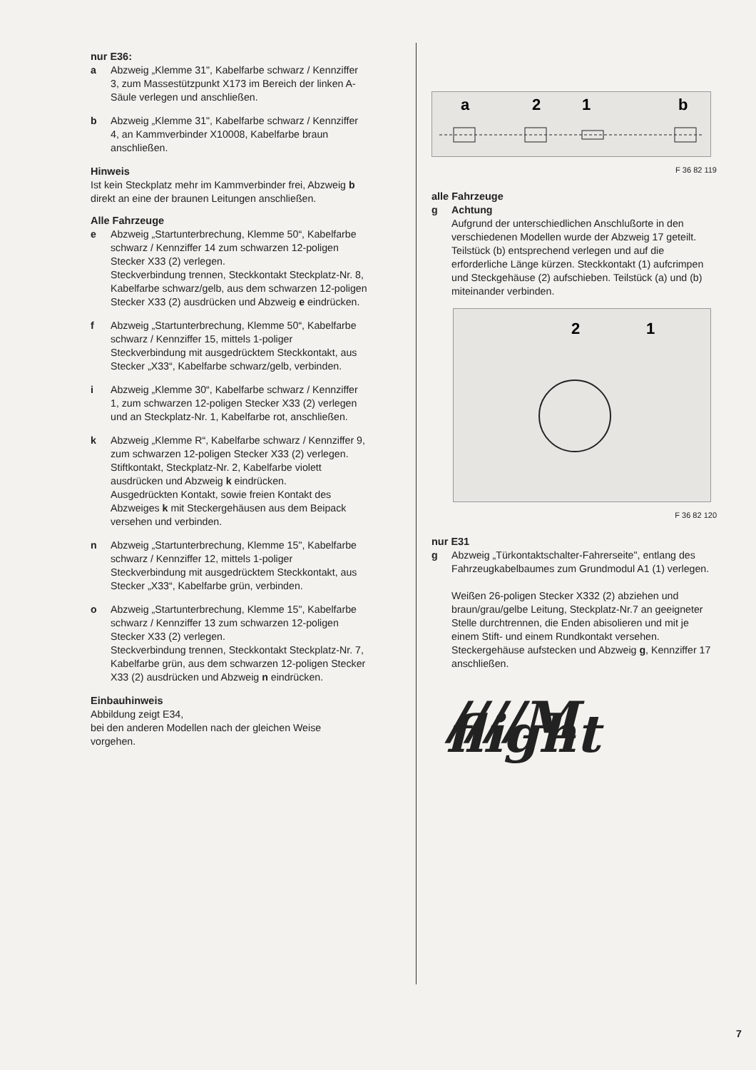nur E36:
a Abzweig „Klemme 31", Kabelfarbe schwarz / Kennziffer 3, zum Massestützpunkt X173 im Bereich der linken A-Säule verlegen und anschließen.
b Abzweig „Klemme 31", Kabelfarbe schwarz / Kennziffer 4, an Kammverbinder X10008, Kabelfarbe braun anschließen.
Hinweis
Ist kein Steckplatz mehr im Kammverbinder frei, Abzweig b direkt an eine der braunen Leitungen anschließen.
Alle Fahrzeuge
e Abzweig „Startunterbrechung, Klemme 50“, Kabelfarbe schwarz / Kennziffer 14 zum schwarzen 12-poligen Stecker X33 (2) verlegen.
Steckverbindung trennen, Steckkontakt Steckplatz-Nr. 8, Kabelfarbe schwarz/gelb, aus dem schwarzen 12-poligen Stecker X33 (2) ausdrücken und Abzweig e eindrücken.
f Abzweig „Startunterbrechung, Klemme 50“, Kabelfarbe schwarz / Kennziffer 15, mittels 1-poliger Steckverbindung mit ausgedrücktem Steckkontakt, aus Stecker „X33“, Kabelfarbe schwarz/gelb, verbinden.
i Abzweig „Klemme 30“, Kabelfarbe schwarz / Kennziffer 1, zum schwarzen 12-poligen Stecker X33 (2) verlegen und an Steckplatz-Nr. 1, Kabelfarbe rot, anschließen.
k Abzweig „Klemme R“, Kabelfarbe schwarz / Kennziffer 9, zum schwarzen 12-poligen Stecker X33 (2) verlegen. Stiftkontakt, Steckplatz-Nr. 2, Kabelfarbe violett ausdrücken und Abzweig k eindrücken.
Ausgedrückten Kontakt, sowie freien Kontakt des Abzweiges k mit Steckergehäusen aus dem Beipack versehen und verbinden.
n Abzweig „Startunterbrechung, Klemme 15", Kabelfarbe schwarz / Kennziffer 12, mittels 1-poliger Steckverbindung mit ausgedrücktem Steckkontakt, aus Stecker „X33“, Kabelfarbe grün, verbinden.
o Abzweig „Startunterbrechung, Klemme 15", Kabelfarbe schwarz / Kennziffer 13 zum schwarzen 12-poligen Stecker X33 (2) verlegen.
Steckverbindung trennen, Steckkontakt Steckplatz-Nr. 7, Kabelfarbe grün, aus dem schwarzen 12-poligen Stecker X33 (2) ausdrücken und Abzweig n eindrücken.
Einbauhinweis
Abbildung zeigt E34,
bei den anderen Modellen nach der gleichen Weise vorgehen.
a
2
1
b
F 36 82 119
alle Fahrzeuge
g Achtung
Aufgrund der unterschiedlichen Anschlußorte in den verschiedenen Modellen wurde der Abzweig 17 geteilt.
Teilstück (b) entsprechend verlegen und auf die erforderliche Länge kürzen. Steckkontakt (1) aufcrimpen und Steckgehäuse (2) aufschieben. Teilstück (a) und (b) miteinander verbinden.
2
1
F 36 82 120
nur E31
g Abzweig „Türkontaktschalter-Fahrerseite", entlang des Fahrzeugkabelbaumes zum Grundmodul A1 (1) verlegen.
Weißen 26-poligen Stecker X332 (2) abziehen und braun/grau/gelbe Leitung, Steckplatz-Nr.7 an geeigneter Stelle durchtrennen, die Enden abisolieren und mit je einem Stift- und einem Rundkontakt versehen. Steckergehäuse aufstecken und Abzweig g, Kennziffer 17 anschließen.
////M flight
7